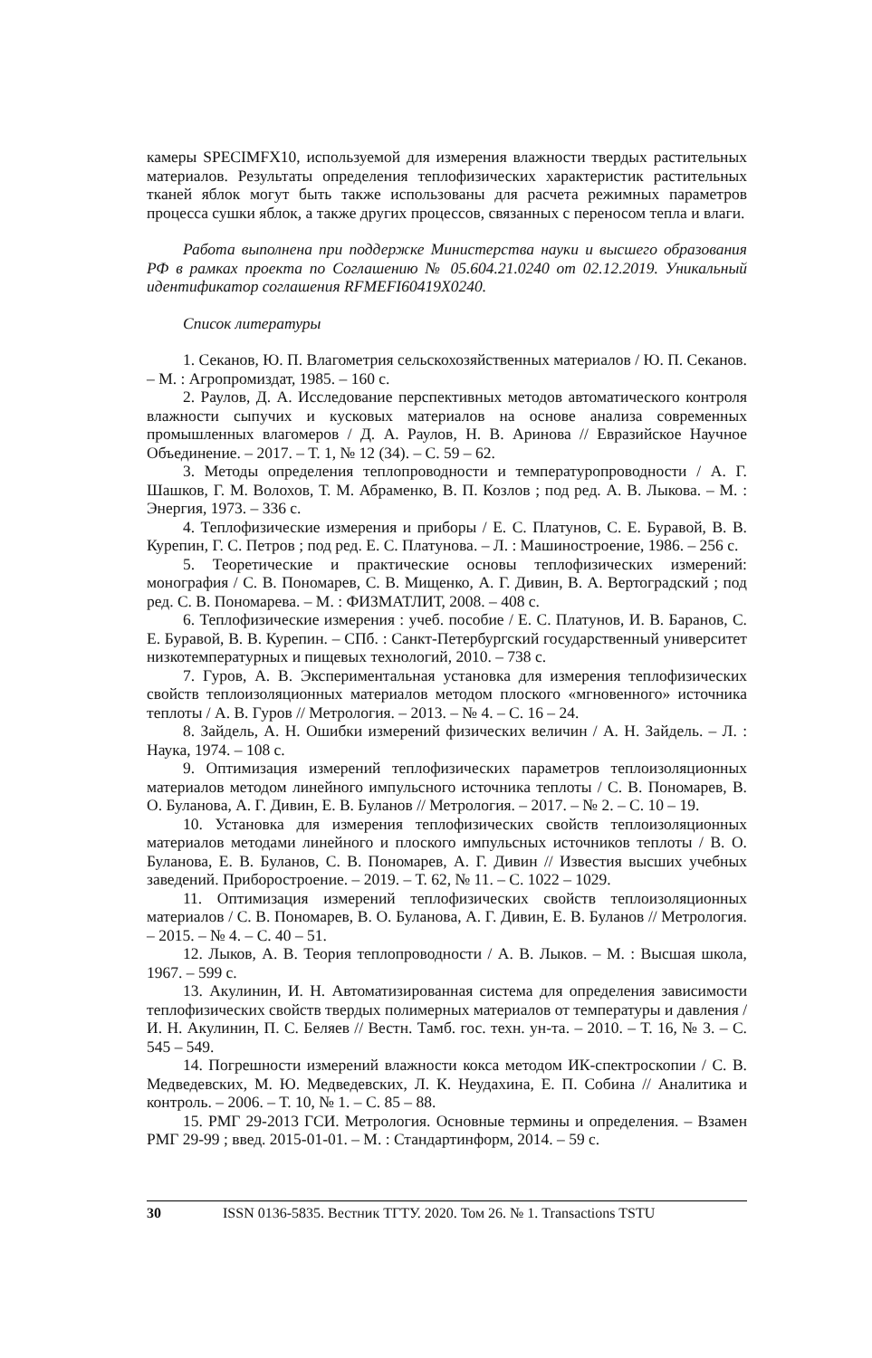камеры SPECIMFX10, используемой для измерения влажности твердых растительных материалов. Результаты определения теплофизических характеристик растительных тканей яблок могут быть также использованы для расчета режимных параметров процесса сушки яблок, а также других процессов, связанных с переносом тепла и влаги.
Работа выполнена при поддержке Министерства науки и высшего образования РФ в рамках проекта по Соглашению № 05.604.21.0240 от 02.12.2019. Уникальный идентификатор соглашения RFMEFI60419X0240.
Список литературы
1. Секанов, Ю. П. Влагометрия сельскохозяйственных материалов / Ю. П. Секанов. – М. : Агропромиздат, 1985. – 160 с.
2. Раулов, Д. А. Исследование перспективных методов автоматического контроля влажности сыпучих и кусковых материалов на основе анализа современных промышленных влагомеров / Д. А. Раулов, Н. В. Аринова // Евразийское Научное Объединение. – 2017. – Т. 1, № 12 (34). – С. 59 – 62.
3. Методы определения теплопроводности и температуропроводности / А. Г. Шашков, Г. М. Волохов, Т. М. Абраменко, В. П. Козлов ; под ред. А. В. Лыкова. – М. : Энергия, 1973. – 336 с.
4. Теплофизические измерения и приборы / Е. С. Платунов, С. Е. Буравой, В. В. Курепин, Г. С. Петров ; под ред. Е. С. Платунова. – Л. : Машиностроение, 1986. – 256 с.
5. Теоретические и практические основы теплофизических измерений: монография / С. В. Пономарев, С. В. Мищенко, А. Г. Дивин, В. А. Вертоградский ; под ред. С. В. Пономарева. – М. : ФИЗМАТЛИТ, 2008. – 408 с.
6. Теплофизические измерения : учеб. пособие / Е. С. Платунов, И. В. Баранов, С. Е. Буравой, В. В. Курепин. – СПб. : Санкт-Петербургский государственный университет низкотемпературных и пищевых технологий, 2010. – 738 с.
7. Гуров, А. В. Экспериментальная установка для измерения теплофизических свойств теплоизоляционных материалов методом плоского «мгновенного» источника теплоты / А. В. Гуров // Метрология. – 2013. – № 4. – С. 16 – 24.
8. Зайдель, А. Н. Ошибки измерений физических величин / А. Н. Зайдель. – Л. : Наука, 1974. – 108 с.
9. Оптимизация измерений теплофизических параметров теплоизоляционных материалов методом линейного импульсного источника теплоты / С. В. Пономарев, В. О. Буланова, А. Г. Дивин, Е. В. Буланов // Метрология. – 2017. – № 2. – С. 10 – 19.
10. Установка для измерения теплофизических свойств теплоизоляционных материалов методами линейного и плоского импульсных источников теплоты / В. О. Буланова, Е. В. Буланов, С. В. Пономарев, А. Г. Дивин // Известия высших учебных заведений. Приборостроение. – 2019. – Т. 62, № 11. – С. 1022 – 1029.
11. Оптимизация измерений теплофизических свойств теплоизоляционных материалов / С. В. Пономарев, В. О. Буланова, А. Г. Дивин, Е. В. Буланов // Метрология. – 2015. – № 4. – С. 40 – 51.
12. Лыков, А. В. Теория теплопроводности / А. В. Лыков. – М. : Высшая школа, 1967. – 599 с.
13. Акулинин, И. Н. Автоматизированная система для определения зависимости теплофизических свойств твердых полимерных материалов от температуры и давления / И. Н. Акулинин, П. С. Беляев // Вестн. Тамб. гос. техн. ун-та. – 2010. – Т. 16, № 3. – С. 545 – 549.
14. Погрешности измерений влажности кокса методом ИК-спектроскопии / С. В. Медведевских, М. Ю. Медведевских, Л. К. Неудахина, Е. П. Собина // Аналитика и контроль. – 2006. – Т. 10, № 1. – С. 85 – 88.
15. РМГ 29-2013 ГСИ. Метрология. Основные термины и определения. – Взамен РМГ 29-99 ; введ. 2015-01-01. – М. : Стандартинформ, 2014. – 59 с.
30 ISSN 0136-5835. Вестник ТГТУ. 2020. Том 26. № 1. Transactions TSTU